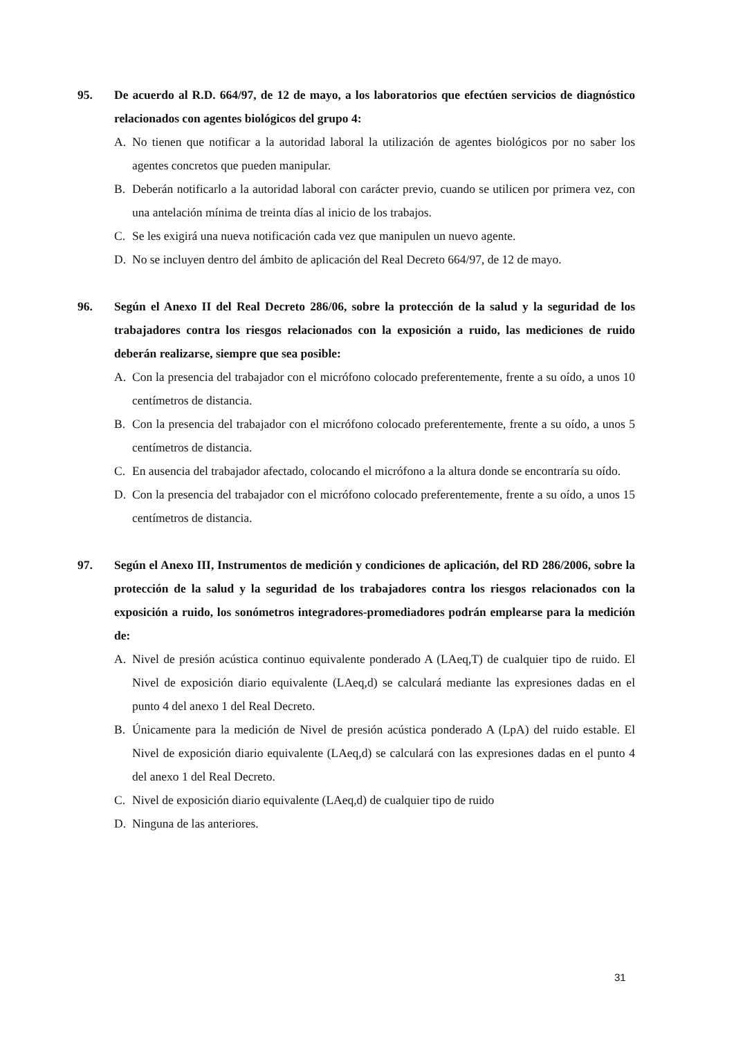95. De acuerdo al R.D. 664/97, de 12 de mayo, a los laboratorios que efectúen servicios de diagnóstico relacionados con agentes biológicos del grupo 4:
A. No tienen que notificar a la autoridad laboral la utilización de agentes biológicos por no saber los agentes concretos que pueden manipular.
B. Deberán notificarlo a la autoridad laboral con carácter previo, cuando se utilicen por primera vez, con una antelación mínima de treinta días al inicio de los trabajos.
C. Se les exigirá una nueva notificación cada vez que manipulen un nuevo agente.
D. No se incluyen dentro del ámbito de aplicación del Real Decreto 664/97, de 12 de mayo.
96. Según el Anexo II del Real Decreto 286/06, sobre la protección de la salud y la seguridad de los trabajadores contra los riesgos relacionados con la exposición a ruido, las mediciones de ruido deberán realizarse, siempre que sea posible:
A. Con la presencia del trabajador con el micrófono colocado preferentemente, frente a su oído, a unos 10 centímetros de distancia.
B. Con la presencia del trabajador con el micrófono colocado preferentemente, frente a su oído, a unos 5 centímetros de distancia.
C. En ausencia del trabajador afectado, colocando el micrófono a la altura donde se encontraría su oído.
D. Con la presencia del trabajador con el micrófono colocado preferentemente, frente a su oído, a unos 15 centímetros de distancia.
97. Según el Anexo III, Instrumentos de medición y condiciones de aplicación, del RD 286/2006, sobre la protección de la salud y la seguridad de los trabajadores contra los riesgos relacionados con la exposición a ruido, los sonómetros integradores-promediadores podrán emplearse para la medición de:
A. Nivel de presión acústica continuo equivalente ponderado A (LAeq,T) de cualquier tipo de ruido. El Nivel de exposición diario equivalente (LAeq,d) se calculará mediante las expresiones dadas en el punto 4 del anexo 1 del Real Decreto.
B. Únicamente para la medición de Nivel de presión acústica ponderado A (LpA) del ruido estable. El Nivel de exposición diario equivalente (LAeq,d) se calculará con las expresiones dadas en el punto 4 del anexo 1 del Real Decreto.
C. Nivel de exposición diario equivalente (LAeq,d) de cualquier tipo de ruido
D. Ninguna de las anteriores.
31